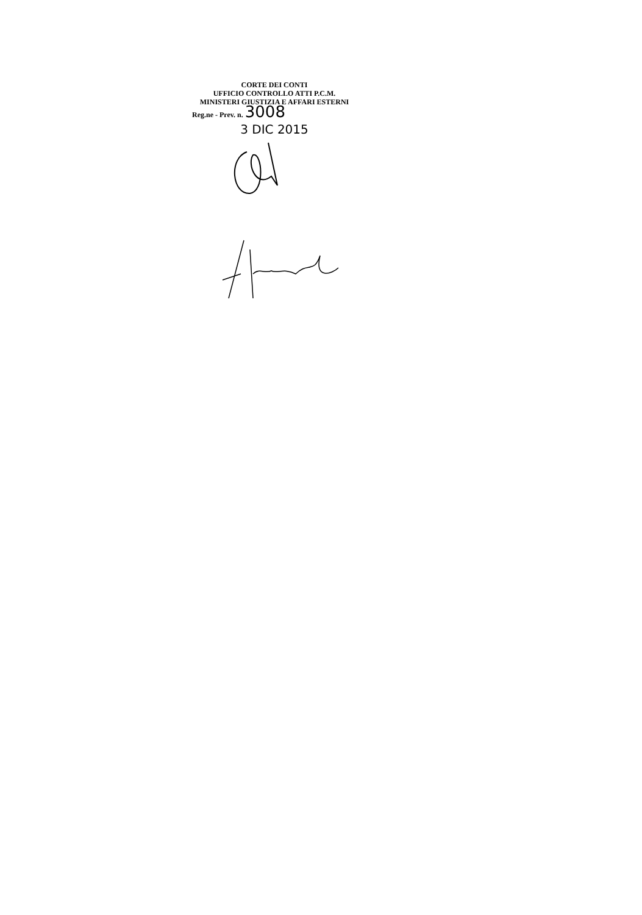CORTE DEI CONTI
UFFICIO CONTROLLO ATTI P.C.M.
MINISTERI GIUSTIZIA E AFFARI ESTERNI
Reg.ne - Prev. n. 3008
3 DIC 2015